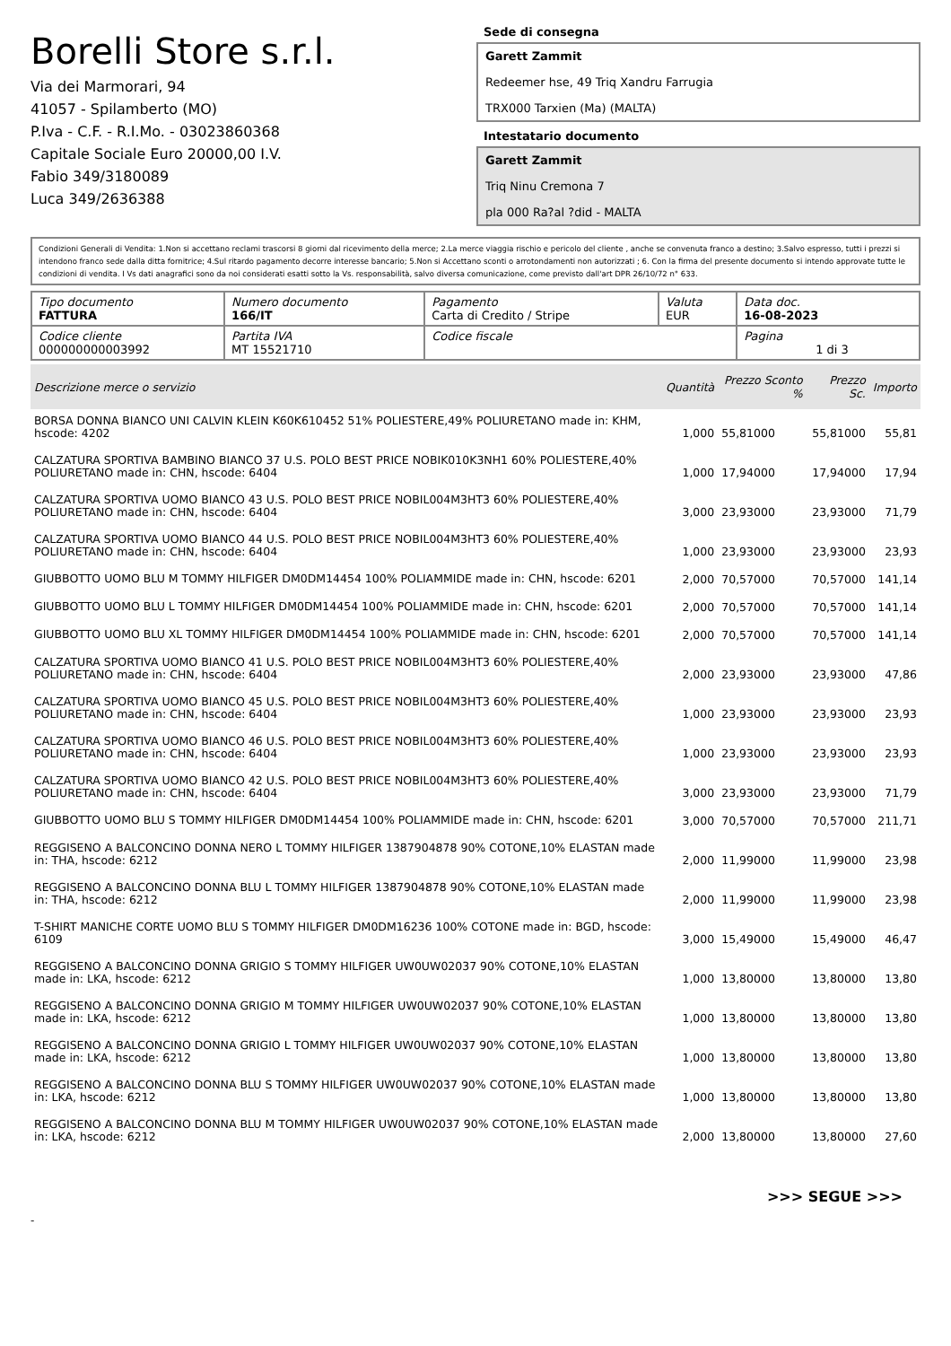Borelli Store s.r.l.
Via dei Marmorari, 94
41057 - Spilamberto (MO)
P.Iva - C.F. - R.I.Mo. - 03023860368
Capitale Sociale Euro 20000,00 I.V.
Fabio 349/3180089
Luca 349/2636388
Sede di consegna
Garett Zammit
Redeemer hse, 49 Triq Xandru Farrugia
TRX000 Tarxien (Ma) (MALTA)
Intestatario documento
Garett Zammit
Triq Ninu Cremona 7
pla 000 Ra?al ?did - MALTA
Condizioni Generali di Vendita: 1.Non si accettano reclami trascorsi 8 giorni dal ricevimento della merce; 2.La merce viaggia rischio e pericolo del cliente , anche se convenuta franco a destino; 3.Salvo espresso, tutti i prezzi si intendono franco sede dalla ditta fornitrice; 4.Sul ritardo pagamento decorre interesse bancario; 5.Non si Accettano sconti o arrotondamenti non autorizzati ; 6. Con la firma del presente documento si intendo approvate tutte le condizioni di vendita. I Vs dati anagrafici sono da noi considerati esatti sotto la Vs. responsabilità, salvo diversa comunicazione, come previsto dall'art DPR 26/10/72 n° 633.
| Tipo documento FATTURA | Numero documento 166/IT | Pagamento Carta di Credito / Stripe | Valuta EUR | Data doc. 16-08-2023 |
| Codice cliente 000000000003992 | Partita IVA MT 15521710 | Codice fiscale | | Pagina 1 di 3 |
| Descrizione merce o servizio | Quantità | Prezzo Sconto % | Prezzo Sc. | Importo |
| --- | --- | --- | --- | --- |
| BORSA DONNA BIANCO UNI CALVIN KLEIN K60K610452 51% POLIESTERE,49% POLIURETANO made in: KHM, hscode: 4202 | 1,000 | 55,81000 | 55,81000 | 55,81 |
| CALZATURA SPORTIVA BAMBINO BIANCO 37 U.S. POLO BEST PRICE NOBIK010K3NH1 60% POLIESTERE,40% POLIURETANO made in: CHN, hscode: 6404 | 1,000 | 17,94000 | 17,94000 | 17,94 |
| CALZATURA SPORTIVA UOMO BIANCO 43 U.S. POLO BEST PRICE NOBIL004M3HT3 60% POLIESTERE,40% POLIURETANO made in: CHN, hscode: 6404 | 3,000 | 23,93000 | 23,93000 | 71,79 |
| CALZATURA SPORTIVA UOMO BIANCO 44 U.S. POLO BEST PRICE NOBIL004M3HT3 60% POLIESTERE,40% POLIURETANO made in: CHN, hscode: 6404 | 1,000 | 23,93000 | 23,93000 | 23,93 |
| GIUBBOTTO UOMO BLU M TOMMY HILFIGER DM0DM14454 100% POLIAMMIDE made in: CHN, hscode: 6201 | 2,000 | 70,57000 | 70,57000 | 141,14 |
| GIUBBOTTO UOMO BLU L TOMMY HILFIGER DM0DM14454 100% POLIAMMIDE made in: CHN, hscode: 6201 | 2,000 | 70,57000 | 70,57000 | 141,14 |
| GIUBBOTTO UOMO BLU XL TOMMY HILFIGER DM0DM14454 100% POLIAMMIDE made in: CHN, hscode: 6201 | 2,000 | 70,57000 | 70,57000 | 141,14 |
| CALZATURA SPORTIVA UOMO BIANCO 41 U.S. POLO BEST PRICE NOBIL004M3HT3 60% POLIESTERE,40% POLIURETANO made in: CHN, hscode: 6404 | 2,000 | 23,93000 | 23,93000 | 47,86 |
| CALZATURA SPORTIVA UOMO BIANCO 45 U.S. POLO BEST PRICE NOBIL004M3HT3 60% POLIESTERE,40% POLIURETANO made in: CHN, hscode: 6404 | 1,000 | 23,93000 | 23,93000 | 23,93 |
| CALZATURA SPORTIVA UOMO BIANCO 46 U.S. POLO BEST PRICE NOBIL004M3HT3 60% POLIESTERE,40% POLIURETANO made in: CHN, hscode: 6404 | 1,000 | 23,93000 | 23,93000 | 23,93 |
| CALZATURA SPORTIVA UOMO BIANCO 42 U.S. POLO BEST PRICE NOBIL004M3HT3 60% POLIESTERE,40% POLIURETANO made in: CHN, hscode: 6404 | 3,000 | 23,93000 | 23,93000 | 71,79 |
| GIUBBOTTO UOMO BLU S TOMMY HILFIGER DM0DM14454 100% POLIAMMIDE made in: CHN, hscode: 6201 | 3,000 | 70,57000 | 70,57000 | 211,71 |
| REGGISENO A BALCONCINO DONNA NERO L TOMMY HILFIGER 1387904878 90% COTONE,10% ELASTAN made in: THA, hscode: 6212 | 2,000 | 11,99000 | 11,99000 | 23,98 |
| REGGISENO A BALCONCINO DONNA BLU L TOMMY HILFIGER 1387904878 90% COTONE,10% ELASTAN made in: THA, hscode: 6212 | 2,000 | 11,99000 | 11,99000 | 23,98 |
| T-SHIRT MANICHE CORTE UOMO BLU S TOMMY HILFIGER DM0DM16236 100% COTONE made in: BGD, hscode: 6109 | 3,000 | 15,49000 | 15,49000 | 46,47 |
| REGGISENO A BALCONCINO DONNA GRIGIO S TOMMY HILFIGER UW0UW02037 90% COTONE,10% ELASTAN made in: LKA, hscode: 6212 | 1,000 | 13,80000 | 13,80000 | 13,80 |
| REGGISENO A BALCONCINO DONNA GRIGIO M TOMMY HILFIGER UW0UW02037 90% COTONE,10% ELASTAN made in: LKA, hscode: 6212 | 1,000 | 13,80000 | 13,80000 | 13,80 |
| REGGISENO A BALCONCINO DONNA GRIGIO L TOMMY HILFIGER UW0UW02037 90% COTONE,10% ELASTAN made in: LKA, hscode: 6212 | 1,000 | 13,80000 | 13,80000 | 13,80 |
| REGGISENO A BALCONCINO DONNA BLU S TOMMY HILFIGER UW0UW02037 90% COTONE,10% ELASTAN made in: LKA, hscode: 6212 | 1,000 | 13,80000 | 13,80000 | 13,80 |
| REGGISENO A BALCONCINO DONNA BLU M TOMMY HILFIGER UW0UW02037 90% COTONE,10% ELASTAN made in: LKA, hscode: 6212 | 2,000 | 13,80000 | 13,80000 | 27,60 |
>>> SEGUE >>>
-